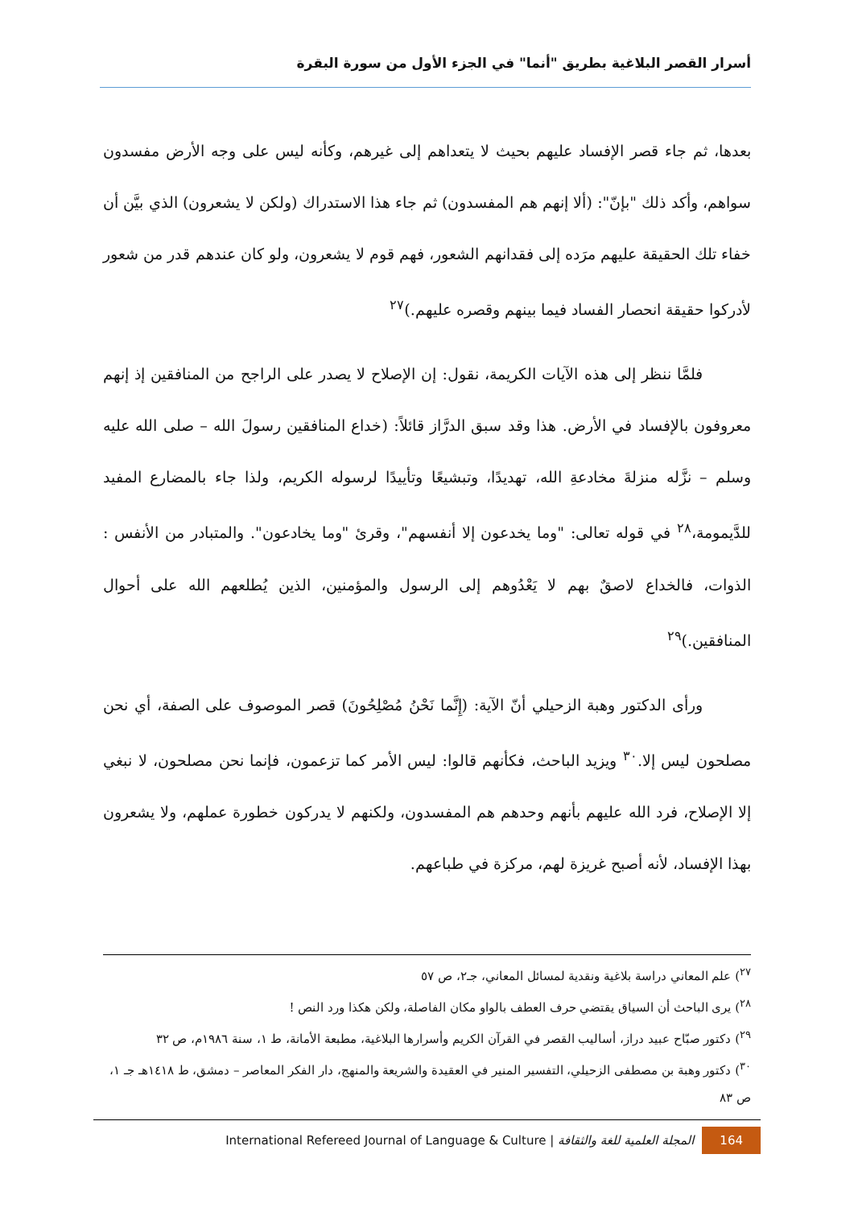أسرار القصر البلاغية بطريق "أنما" في الجزء الأول من سورة البقرة
بعدها، ثم جاء قصر الإفساد عليهم بحيث لا يتعداهم إلى غيرهم، وكأنه ليس على وجه الأرض مفسدون سواهم، وأكد ذلك "بإنّ": (ألا إنهم هم المفسدون) ثم جاء هذا الاستدراك (ولكن لا يشعرون) الذي بيَّن أن خفاء تلك الحقيقة عليهم مرَده إلى فقدانهم الشعور، فهم قوم لا يشعرون، ولو كان عندهم قدر من شعور لأدركوا حقيقة انحصار الفساد فيما بينهم وقصره عليهم.)<sup>٢٧</sup>
فلمَّا ننظر إلى هذه الآيات الكريمة، نقول: إن الإصلاح لا يصدر على الراجح من المنافقين إذ إنهم معروفون بالإفساد في الأرض. هذا وقد سبق الدرَّاز قائلاً: (خداع المنافقين رسولَ الله – صلى الله عليه وسلم – نزَّله منزلةَ مخادعةِ الله، تهديدًا، وتبشيعًا وتأييدًا لرسوله الكريم، ولذا جاء بالمضارع المفيد للدَّيمومة،<sup>٢٨</sup> في قوله تعالى: "وما يخدعون إلا أنفسهم"، وقرئ "وما يخادعون". والمتبادر من الأنفس : الذوات، فالخداع لاصقٌ بهم لا يَعْدُوهم إلى الرسول والمؤمنين، الذين يُطلعهم الله على أحوال المنافقين.)<sup>٢٩</sup>
ورأى الدكتور وهبة الزحيلي أنّ الآية: (إِنَّما نَحْنُ مُصْلِحُونَ) قصر الموصوف على الصفة، أي نحن مصلحون ليس إلا.<sup>٣٠</sup> ويزيد الباحث، فكأنهم قالوا: ليس الأمر كما تزعمون، فإنما نحن مصلحون، لا نبغي إلا الإصلاح، فرد الله عليهم بأنهم وحدهم هم المفسدون، ولكنهم لا يدركون خطورة عملهم، ولا يشعرون بهذا الإفساد، لأنه أصبح غريزة لهم، مركزة في طباعهم.
<sup>٢٧</sup>) علم المعاني دراسة بلاغية ونقدية لمسائل المعاني، جـ٢، ص ٥٧
<sup>٢٨</sup>) يرى الباحث أن السياق يقتضي حرف العطف بالواو مكان الفاصلة، ولكن هكذا ورد النص !
<sup>٢٩</sup>) دكتور صبّاح عبيد دراز، أساليب القصر في القرآن الكريم وأسرارها البلاغية، مطبعة الأمانة، ط ١، سنة ١٩٨٦م، ص ٣٢
<sup>٣٠</sup>) دكتور وهبة بن مصطفى الزحيلي، التفسير المنير في العقيدة والشريعة والمنهج، دار الفكر المعاصر – دمشق، ط ١٤١٨هـ جـ ١، ص ٨٣
International Refereed Journal of Language & Culture | المجلة العلمية للغة والثقافة 164